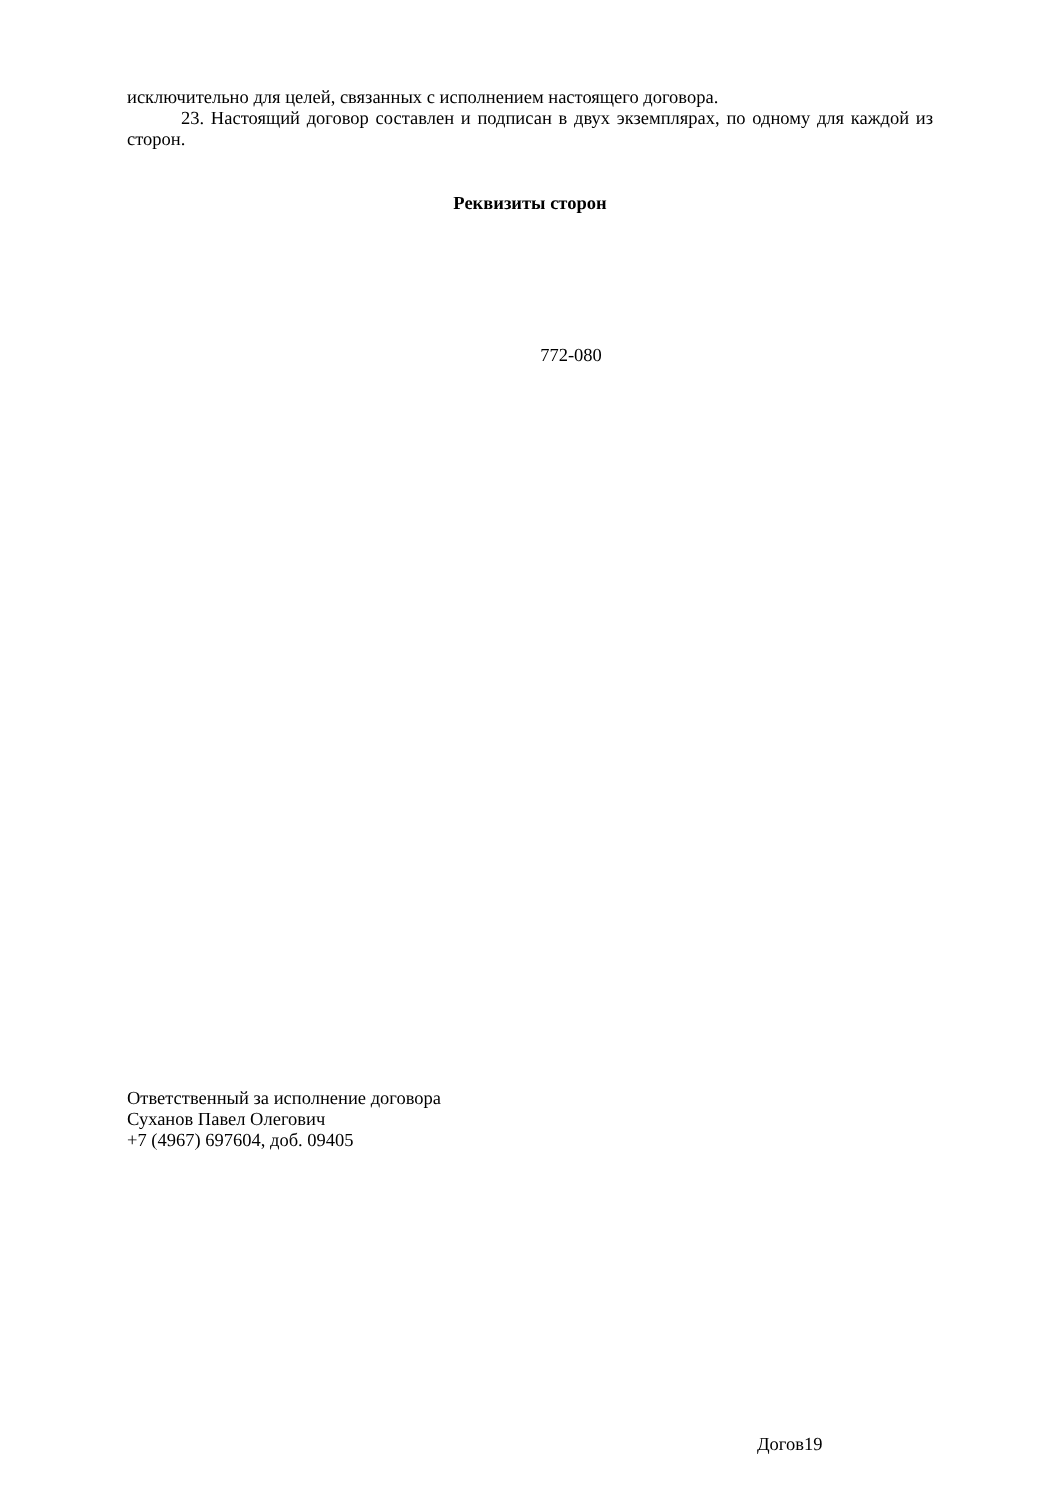исключительно для целей, связанных с исполнением настоящего договора.
23. Настоящий договор составлен и подписан в двух экземплярах, по одному для каждой из сторон.
Реквизиты сторон
772-080
Ответственный за исполнение договора
Суханов Павел Олегович
+7 (4967) 697604, доб. 09405
Догов19